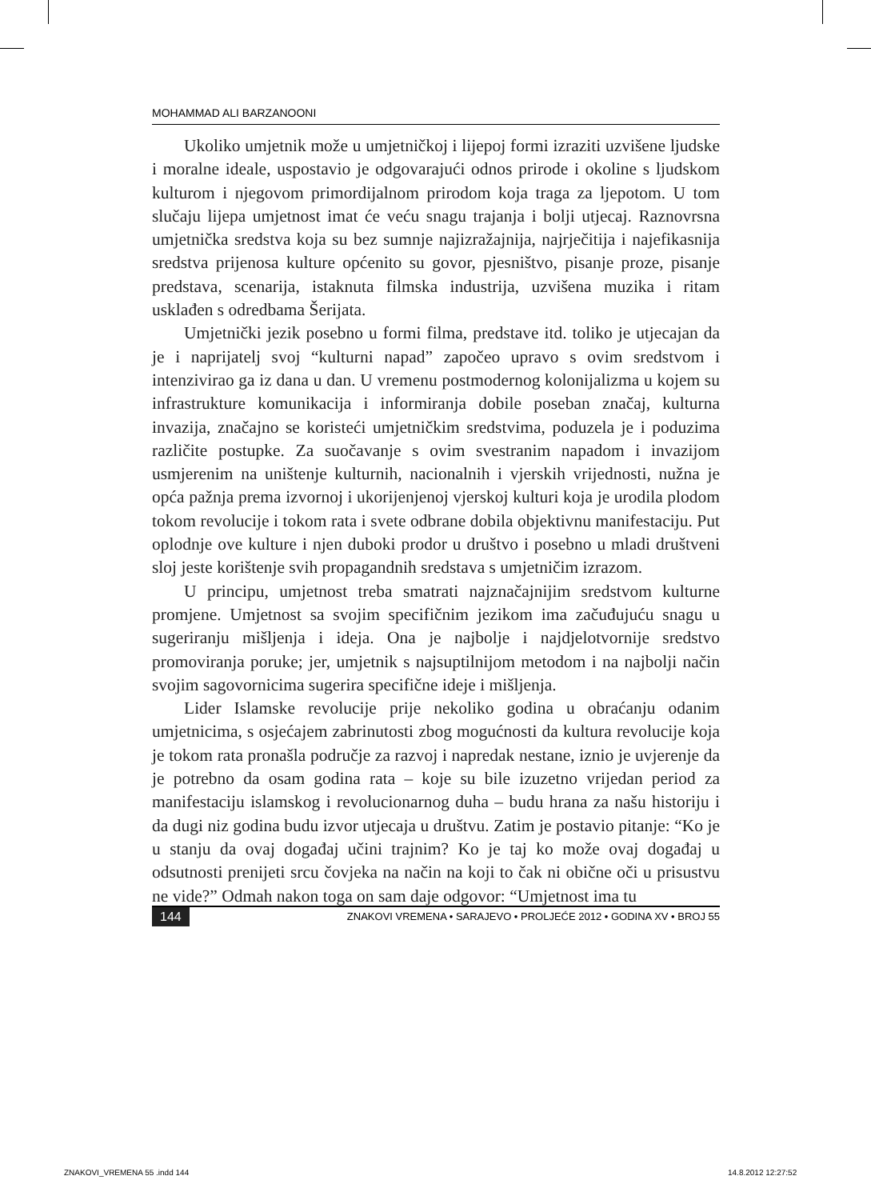MOHAMMAD ALI BARZANOONI
Ukoliko umjetnik može u umjetničkoj i lijepoj formi izraziti uzvišene ljudske i moralne ideale, uspostavio je odgovarajući odnos prirode i okoline s ljudskom kulturom i njegovom primordijalnom prirodom koja traga za ljepotom. U tom slučaju lijepa umjetnost imat će veću snagu trajanja i bolji utjecaj. Raznovrsna umjetnička sredstva koja su bez sumnje najizražajnija, najrječitija i najefikasnija sredstva prijenosa kulture općenito su govor, pjesništvo, pisanje proze, pisanje predstava, scenarija, istaknuta filmska industrija, uzvišena muzika i ritam usklađen s odredbama Šerijata.
Umjetnički jezik posebno u formi filma, predstave itd. toliko je utjecajan da je i naprijatelj svoj “kulturni napad” započeo upravo s ovim sredstvom i intenzivirao ga iz dana u dan. U vremenu postmodernog kolonijalizma u kojem su infrastrukture komunikacija i informiranja dobile poseban značaj, kulturna invazija, značajno se koristeći umjetničkim sredstvima, poduzela je i poduzima različite postupke. Za suočavanje s ovim svestranim napadom i invazijom usmjerenim na uništenje kulturnih, nacionalnih i vjerskih vrijednosti, nužna je opća pažnja prema izvornoj i ukorijenjenoj vjerskoj kulturi koja je urodila plodom tokom revolucije i tokom rata i svete odbrane dobila objektivnu manifestaciju. Put oplodnje ove kulture i njen duboki prodor u društvo i posebno u mladi društveni sloj jeste korištenje svih propagandnih sredstava s umjetničim izrazom.
U principu, umjetnost treba smatrati najznačajnijim sredstvom kulturne promjene. Umjetnost sa svojim specifičnim jezikom ima začuđujuću snagu u sugeriranju mišljenja i ideja. Ona je najbolje i najdjelotvornije sredstvo promoviranja poruke; jer, umjetnik s najsuptilnijom metodom i na najbolji način svojim sagovornicima sugerira specifične ideje i mišljenja.
Lider Islamske revolucije prije nekoliko godina u obraćanju odanim umjetnicima, s osjećajem zabrinutosti zbog mogućnosti da kultura revolucije koja je tokom rata pronašla područje za razvoj i napredak nestane, iznio je uvjerenje da je potrebno da osam godina rata – koje su bile izuzetno vrijedan period za manifestaciju islamskog i revolucionarnog duha – budu hrana za našu historiju i da dugi niz godina budu izvor utjecaja u društvu. Zatim je postavio pitanje: “Ko je u stanju da ovaj događaj učini trajnim? Ko je taj ko može ovaj događaj u odsutnosti prenijeti srcu čovjeka na način na koji to čak ni obične oči u prisustvu ne vide?” Odmah nakon toga on sam daje odgovor: “Umjetnost ima tu
144 ZNAKOVI VREMENA • SARAJEVO • PROLJEĆE 2012 • GODINA XV • BROJ 55
ZNAKOVI_VREMENA 55 .indd 144 14.8.2012 12:27:52